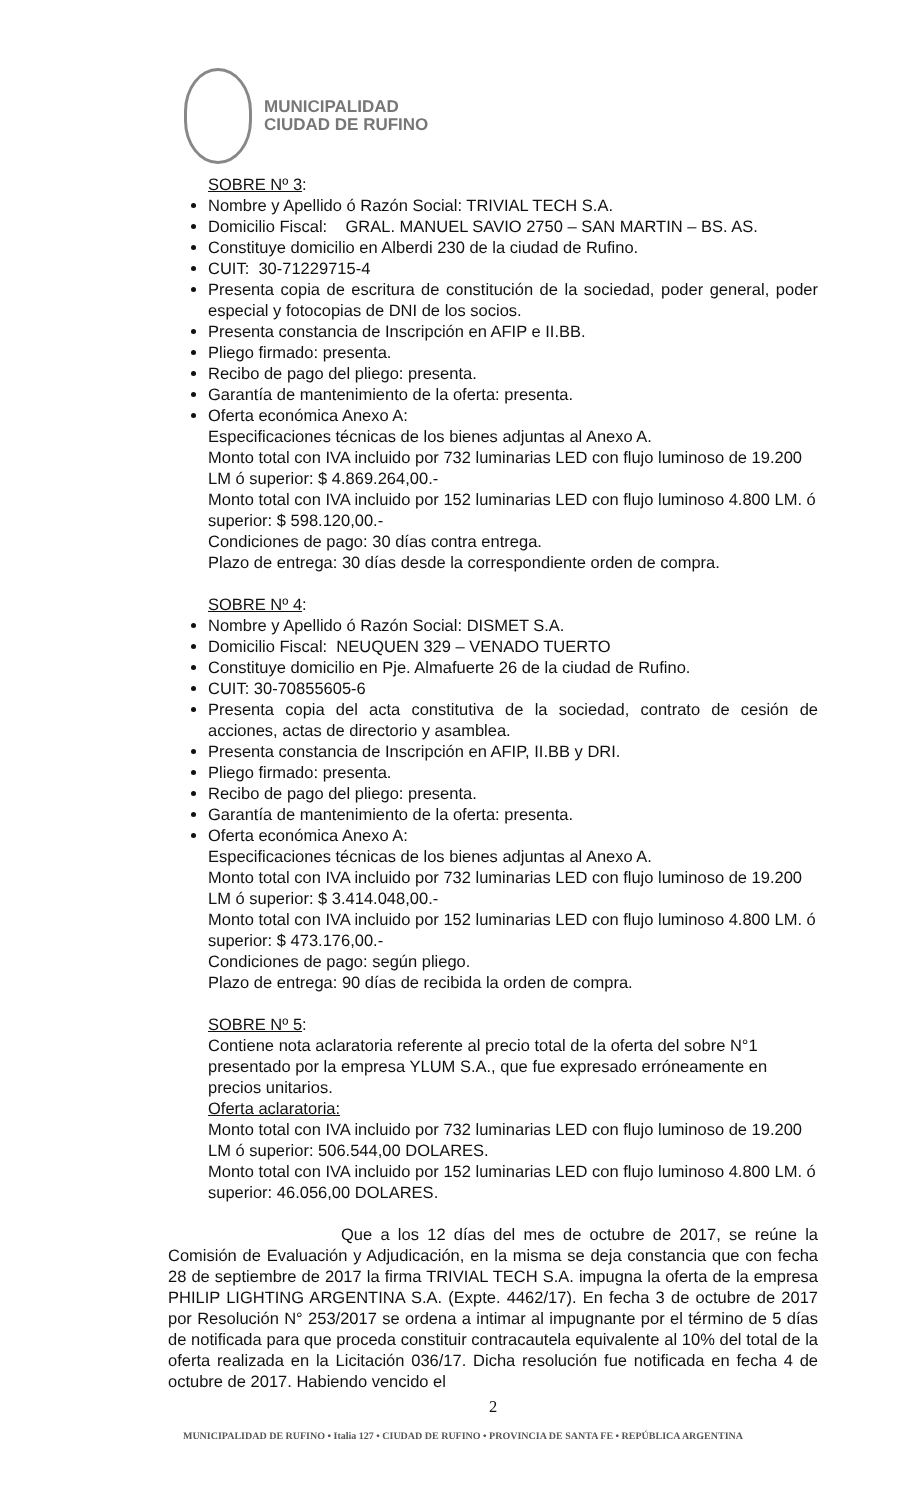MUNICIPALIDAD
CIUDAD DE RUFINO
SOBRE Nº 3:
Nombre y Apellido ó Razón Social: TRIVIAL TECH S.A.
Domicilio Fiscal: GRAL. MANUEL SAVIO 2750 – SAN MARTIN – BS. AS.
Constituye domicilio en Alberdi 230 de la ciudad de Rufino.
CUIT: 30-71229715-4
Presenta copia de escritura de constitución de la sociedad, poder general, poder especial y fotocopias de DNI de los socios.
Presenta constancia de Inscripción en AFIP e II.BB.
Pliego firmado: presenta.
Recibo de pago del pliego: presenta.
Garantía de mantenimiento de la oferta: presenta.
Oferta económica Anexo A:
Especificaciones técnicas de los bienes adjuntas al Anexo A.
Monto total con IVA incluido por 732 luminarias LED con flujo luminoso de 19.200 LM ó superior: $ 4.869.264,00.-
Monto total con IVA incluido por 152 luminarias LED con flujo luminoso 4.800 LM. ó superior: $ 598.120,00.-
Condiciones de pago: 30 días contra entrega.
Plazo de entrega: 30 días desde la correspondiente orden de compra.
SOBRE Nº 4:
Nombre y Apellido ó Razón Social: DISMET S.A.
Domicilio Fiscal: NEUQUEN 329 – VENADO TUERTO
Constituye domicilio en Pje. Almafuerte 26 de la ciudad de Rufino.
CUIT: 30-70855605-6
Presenta copia del acta constitutiva de la sociedad, contrato de cesión de acciones, actas de directorio y asamblea.
Presenta constancia de Inscripción en AFIP, II.BB y DRI.
Pliego firmado: presenta.
Recibo de pago del pliego: presenta.
Garantía de mantenimiento de la oferta: presenta.
Oferta económica Anexo A:
Especificaciones técnicas de los bienes adjuntas al Anexo A.
Monto total con IVA incluido por 732 luminarias LED con flujo luminoso de 19.200 LM ó superior: $ 3.414.048,00.-
Monto total con IVA incluido por 152 luminarias LED con flujo luminoso 4.800 LM. ó superior: $ 473.176,00.-
Condiciones de pago: según pliego.
Plazo de entrega: 90 días de recibida la orden de compra.
SOBRE Nº 5:
Contiene nota aclaratoria referente al precio total de la oferta del sobre N°1 presentado por la empresa YLUM S.A., que fue expresado erróneamente en precios unitarios.
Oferta aclaratoria:
Monto total con IVA incluido por 732 luminarias LED con flujo luminoso de 19.200 LM ó superior: 506.544,00 DOLARES.
Monto total con IVA incluido por 152 luminarias LED con flujo luminoso 4.800 LM. ó superior: 46.056,00 DOLARES.
Que a los 12 días del mes de octubre de 2017, se reúne la Comisión de Evaluación y Adjudicación, en la misma se deja constancia que con fecha 28 de septiembre de 2017 la firma TRIVIAL TECH S.A. impugna la oferta de la empresa PHILIP LIGHTING ARGENTINA S.A. (Expte. 4462/17). En fecha 3 de octubre de 2017 por Resolución N° 253/2017 se ordena a intimar al impugnante por el término de 5 días de notificada para que proceda constituir contracautela equivalente al 10% del total de la oferta realizada en la Licitación 036/17. Dicha resolución fue notificada en fecha 4 de octubre de 2017. Habiendo vencido el
2
MUNICIPALIDAD DE RUFINO • Italia 127 • CIUDAD DE RUFINO • PROVINCIA DE SANTA FE • REPÚBLICA ARGENTINA